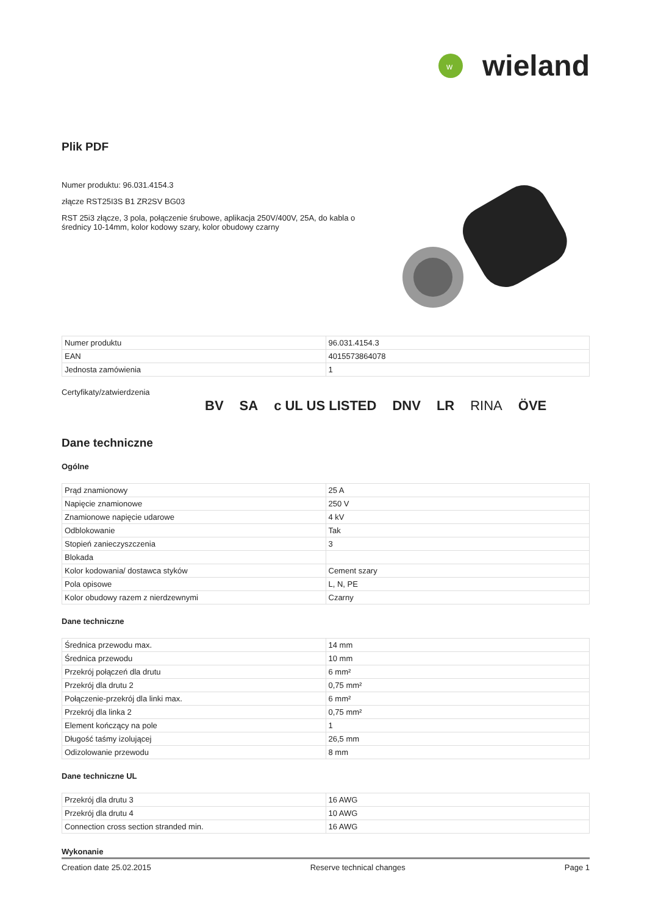w
wieland
Plik PDF
Numer produktu: 96.031.4154.3
złącze RST25I3S B1 ZR2SV BG03
RST 25i3 złącze, 3 pola, połączenie śrubowe, aplikacja 250V/400V, 25A, do kabla o średnicy 10-14mm, kolor kodowy szary, kolor obudowy czarny
| Numer produktu | 96.031.4154.3 |
| EAN | 4015573864078 |
| Jednosta zamówienia | 1 |
Certyfikaty/zatwierdzenia
BV SA c UL US LISTED DNV LR RINA ÖVE
Dane techniczne
Ogólne
| Prąd znamionowy | 25 A |
| Napięcie znamionowe | 250 V |
| Znamionowe napięcie udarowe | 4 kV |
| Odblokowanie | Tak |
| Stopień zanieczyszczenia | 3 |
| Blokada | |
| Kolor kodowania/ dostawca styków | Cement szary |
| Pola opisowe | L, N, PE |
| Kolor obudowy razem z nierdzewnymi | Czarny |
Dane techniczne
| Średnica przewodu max. | 14 mm |
| Średnica przewodu | 10 mm |
| Przekrój połączeń dla drutu | 6 mm² |
| Przekrój dla drutu 2 | 0,75 mm² |
| Połączenie-przekrój dla linki max. | 6 mm² |
| Przekrój dla linka 2 | 0,75 mm² |
| Element kończący na pole | 1 |
| Długość taśmy izolującej | 26,5 mm |
| Odizolowanie przewodu | 8 mm |
Dane techniczne UL
| Przekrój dla drutu 3 | 16 AWG |
| Przekrój dla drutu 4 | 10 AWG |
| Connection cross section stranded min. | 16 AWG |
Wykonanie
Creation date 25.02.2015 Reserve technical changes Page 1